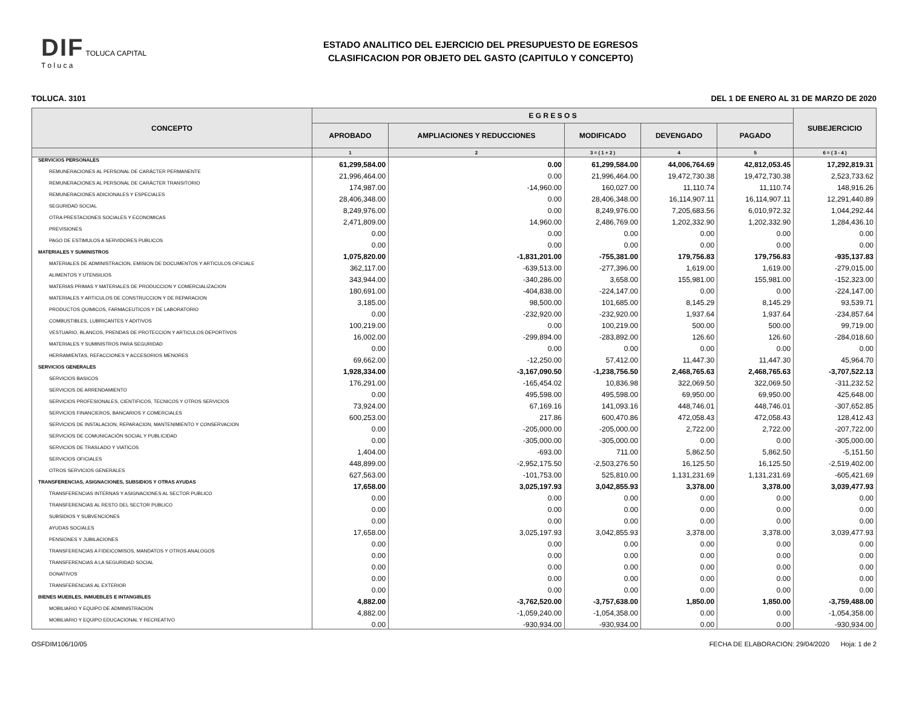DIF TOLUCA CAPITAL
T o l u c a
ESTADO ANALITICO DEL EJERCICIO DEL PRESUPUESTO DE EGRESOS
CLASIFICACION POR OBJETO DEL GASTO (CAPITULO Y CONCEPTO)
TOLUCA. 3101 DEL 1 DE ENERO AL 31 DE MARZO DE 2020
| CONCEPTO | E G R E S O S | | | | | SUBEJERCICIO |
| --- | --- | --- | --- | --- | --- | --- |
| | APROBADO | AMPLIACIONES Y REDUCCIONES | MODIFICADO | DEVENGADO | PAGADO | |
| | 1 | 2 | 3 = ( 1 + 2 ) | 4 | 5 | 6 = ( 3 - 4 ) |
| SERVICIOS PERSONALES | 61,299,584.00 | 0.00 | 61,299,584.00 | 44,006,764.69 | 42,812,053.45 | 17,292,819.31 |
| REMUNERACIONES AL PERSONAL DE CARÁCTER PERMANENTE | 21,996,464.00 | 0.00 | 21,996,464.00 | 19,472,730.38 | 19,472,730.38 | 2,523,733.62 |
| REMUNERACIONES AL PERSONAL DE CARÁCTER TRANSITORIO | 174,987.00 | -14,960.00 | 160,027.00 | 11,110.74 | 11,110.74 | 148,916.26 |
| REMUNERACIONES ADICIONALES Y ESPECIALES | 28,406,348.00 | 0.00 | 28,406,348.00 | 16,114,907.11 | 16,114,907.11 | 12,291,440.89 |
| SEGURIDAD SOCIAL | 8,249,976.00 | 0.00 | 8,249,976.00 | 7,205,683.56 | 6,010,972.32 | 1,044,292.44 |
| OTRA PRESTACIONES SOCIALES Y ECONOMICAS | 2,471,809.00 | 14,960.00 | 2,486,769.00 | 1,202,332.90 | 1,202,332.90 | 1,284,436.10 |
| PREVISIONES | 0.00 | 0.00 | 0.00 | 0.00 | 0.00 | 0.00 |
| PAGO DE ESTIMULOS A SERVIDORES PUBLICOS | 0.00 | 0.00 | 0.00 | 0.00 | 0.00 | 0.00 |
| MATERIALES Y SUMINISTROS | 1,075,820.00 | -1,831,201.00 | -755,381.00 | 179,756.83 | 179,756.83 | -935,137.83 |
| MATERIALES DE ADMINISTRACION, EMISION DE DOCUMENTOS Y ARTICULOS OFICIALE | 362,117.00 | -639,513.00 | -277,396.00 | 1,619.00 | 1,619.00 | -279,015.00 |
| ALIMENTOS Y UTENSILIOS | 343,944.00 | -340,286.00 | 3,658.00 | 155,981.00 | 155,981.00 | -152,323.00 |
| MATERIAS PRIMAS Y MATERIALES DE PRODUCCION Y COMERCIALIZACION | 180,691.00 | -404,838.00 | -224,147.00 | 0.00 | 0.00 | -224,147.00 |
| MATERIALES Y ARTICULOS DE CONSTRUCCION Y DE REPARACION | 3,185.00 | 98,500.00 | 101,685.00 | 8,145.29 | 8,145.29 | 93,539.71 |
| PRODUCTOS QUIMICOS, FARMACEUTICOS Y DE LABORATORIO | 0.00 | -232,920.00 | -232,920.00 | 1,937.64 | 1,937.64 | -234,857.64 |
| COMBUSTIBLES, LUBRICANTES Y ADITIVOS | 100,219.00 | 0.00 | 100,219.00 | 500.00 | 500.00 | 99,719.00 |
| VESTUARIO, BLANCOS, PRENDAS DE PROTECCION Y ARTICULOS DEPORTIVOS | 16,002.00 | -299,894.00 | -283,892.00 | 126.60 | 126.60 | -284,018.60 |
| MATERIALES Y SUMINISTROS PARA SEGURIDAD | 0.00 | 0.00 | 0.00 | 0.00 | 0.00 | 0.00 |
| HERRAMIENTAS, REFACCIONES Y ACCESORIOS MENORES | 69,662.00 | -12,250.00 | 57,412.00 | 11,447.30 | 11,447.30 | 45,964.70 |
| SERVICIOS GENERALES | 1,928,334.00 | -3,167,090.50 | -1,238,756.50 | 2,468,765.63 | 2,468,765.63 | -3,707,522.13 |
| SERVICIOS BASICOS | 176,291.00 | -165,454.02 | 10,836.98 | 322,069.50 | 322,069.50 | -311,232.52 |
| SERVICIOS DE ARRENDAMIENTO | 0.00 | 495,598.00 | 495,598.00 | 69,950.00 | 69,950.00 | 425,648.00 |
| SERVICIOS PROFESIONALES, CIENTIFICOS, TECNICOS Y OTROS SERVICIOS | 73,924.00 | 67,169.16 | 141,093.16 | 448,746.01 | 448,746.01 | -307,652.85 |
| SERVICIOS FINANCIEROS, BANCARIOS Y COMERCIALES | 600,253.00 | 217.86 | 600,470.86 | 472,058.43 | 472,058.43 | 128,412.43 |
| SERVICIOS DE INSTALACION, REPARACION, MANTENIMIENTO Y CONSERVACION | 0.00 | -205,000.00 | -205,000.00 | 2,722.00 | 2,722.00 | -207,722.00 |
| SERVICIOS DE COMUNICACIÓN SOCIAL Y PUBLICIDAD | 0.00 | -305,000.00 | -305,000.00 | 0.00 | 0.00 | -305,000.00 |
| SERVICIOS DE TRASLADO Y VIATICOS | 1,404.00 | -693.00 | 711.00 | 5,862.50 | 5,862.50 | -5,151.50 |
| SERVICIOS OFICIALES | 448,899.00 | -2,952,175.50 | -2,503,276.50 | 16,125.50 | 16,125.50 | -2,519,402.00 |
| OTROS SERVICIOS GENERALES | 627,563.00 | -101,753.00 | 525,810.00 | 1,131,231.69 | 1,131,231.69 | -605,421.69 |
| TRANSFERENCIAS, ASIGNACIONES, SUBSIDIOS Y OTRAS AYUDAS | 17,658.00 | 3,025,197.93 | 3,042,855.93 | 3,378.00 | 3,378.00 | 3,039,477.93 |
| TRANSFERENCIAS INTERNAS Y ASIGNACIONES AL SECTOR PUBLICO | 0.00 | 0.00 | 0.00 | 0.00 | 0.00 | 0.00 |
| TRANSFERENCIAS AL RESTO DEL SECTOR PUBLICO | 0.00 | 0.00 | 0.00 | 0.00 | 0.00 | 0.00 |
| SUBSIDIOS Y SUBVENCIONES | 0.00 | 0.00 | 0.00 | 0.00 | 0.00 | 0.00 |
| AYUDAS SOCIALES | 17,658.00 | 3,025,197.93 | 3,042,855.93 | 3,378.00 | 3,378.00 | 3,039,477.93 |
| PENSIONES Y JUBILACIONES | 0.00 | 0.00 | 0.00 | 0.00 | 0.00 | 0.00 |
| TRANSFERENCIAS A FIDEICOMISOS, MANDATOS Y OTROS ANALOGOS | 0.00 | 0.00 | 0.00 | 0.00 | 0.00 | 0.00 |
| TRANSFERENCIAS A LA SEGURIDAD SOCIAL | 0.00 | 0.00 | 0.00 | 0.00 | 0.00 | 0.00 |
| DONATIVOS | 0.00 | 0.00 | 0.00 | 0.00 | 0.00 | 0.00 |
| TRANSFERENCIAS AL EXTERIOR | 0.00 | 0.00 | 0.00 | 0.00 | 0.00 | 0.00 |
| BIENES MUEBLES, INMUEBLES E INTANGIBLES | 4,882.00 | -3,762,520.00 | -3,757,638.00 | 1,850.00 | 1,850.00 | -3,759,488.00 |
| MOBILIARIO Y EQUIPO DE ADMINISTRACION | 4,882.00 | -1,059,240.00 | -1,054,358.00 | 0.00 | 0.00 | -1,054,358.00 |
| MOBILIARIO Y EQUIPO EDUCACIONAL Y RECREATIVO | 0.00 | -930,934.00 | -930,934.00 | 0.00 | 0.00 | -930,934.00 |
OSFDIM106/10/05 FECHA DE ELABORACION: 29/04/2020 Hoja: 1 de 2